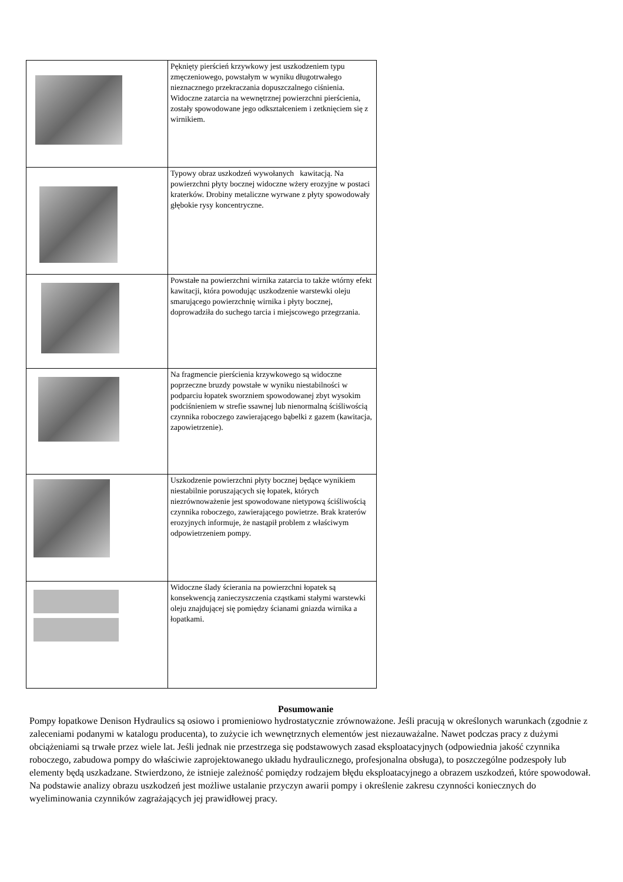| | Pęknięty pierścień krzywkowy jest uszkodzeniem typu zmęczeniowego, powstałym w wyniku długotrwałego nieznacznego przekraczania dopuszczalnego ciśnienia. Widoczne zatarcia na wewnętrznej powierzchni pierścienia, zostały spowodowane jego odkształceniem i zetknięciem się z wirnikiem. |
| | Typowy obraz uszkodzeń wywołanych kawitacją. Na powierzchni płyty bocznej widoczne wżery erozyjne w postaci kraterków. Drobiny metaliczne wyrwane z płyty spowodowały głębokie rysy koncentryczne. |
| | Powstałe na powierzchni wirnika zatarcia to także wtórny efekt kawitacji, która powodując uszkodzenie warstewki oleju smarującego powierzchnię wirnika i płyty bocznej, doprowadziła do suchego tarcia i miejscowego przegrzania. |
| | Na fragmencie pierścienia krzywkowego są widoczne poprzeczne bruzdy powstałe w wyniku niestabilności w podparciu łopatek sworzniem spowodowanej zbyt wysokim podciśnieniem w strefie ssawnej lub nienormalną ściśliwością czynnika roboczego zawierającego bąbelki z gazem (kawitacja, zapowietrzenie). |
| | Uszkodzenie powierzchni płyty bocznej będące wynikiem niestabilnie poruszających się łopatek, których niezrównoważenie jest spowodowane nietypową ściśliwością czynnika roboczego, zawierającego powietrze. Brak kraterów erozyjnych informuje, że nastąpił problem z właściwym odpowietrzeniem pompy. |
| | Widoczne ślady ścierania na powierzchni łopatek są konsekwencją zanieczyszczenia cząstkami stałymi warstewki oleju znajdującej się pomiędzy ścianami gniazda wirnika a łopatkami. |
Posumowanie
Pompy łopatkowe Denison Hydraulics są osiowo i promieniowo hydrostatycznie zrównoważone. Jeśli pracują w określonych warunkach (zgodnie z zaleceniami podanymi w katalogu producenta), to zużycie ich wewnętrznych elementów jest niezauważalne. Nawet podczas pracy z dużymi obciążeniami są trwałe przez wiele lat. Jeśli jednak nie przestrzega się podstawowych zasad eksploatacyjnych (odpowiednia jakość czynnika roboczego, zabudowa pompy do właściwie zaprojektowanego układu hydraulicznego, profesjonalna obsługa), to poszczególne podzespoły lub elementy będą uszkadzane. Stwierdzono, że istnieje zależność pomiędzy rodzajem błędu eksploatacyjnego a obrazem uszkodzeń, które spowodował. Na podstawie analizy obrazu uszkodzeń jest możliwe ustalanie przyczyn awarii pompy i określenie zakresu czynności koniecznych do wyeliminowania czynników zagrażających jej prawidłowej pracy.